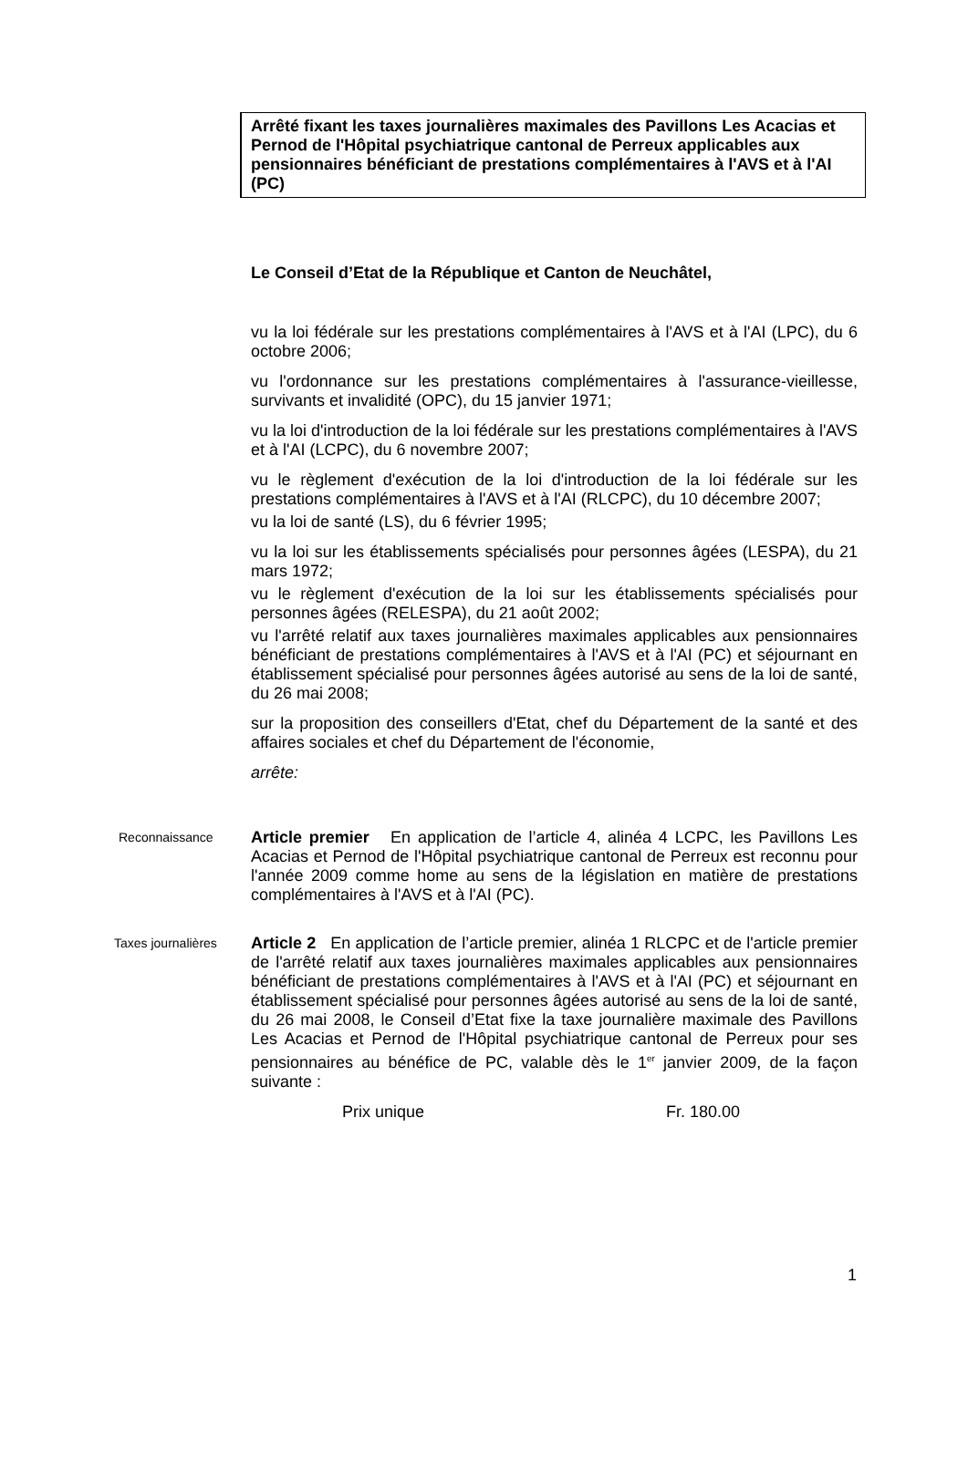Arrêté fixant les taxes journalières maximales des Pavillons Les Acacias et Pernod de l'Hôpital psychiatrique cantonal de Perreux applicables aux pensionnaires bénéficiant de prestations complémentaires à l'AVS et à l'AI (PC)
Le Conseil d’Etat de la République et Canton de Neuchâtel,
vu la loi fédérale sur les prestations complémentaires à l'AVS et à l'AI (LPC), du 6 octobre 2006;
vu l'ordonnance sur les prestations complémentaires à l'assurance-vieillesse, survivants et invalidité (OPC), du 15 janvier 1971;
vu la loi d'introduction de la loi fédérale sur les prestations complémentaires à l'AVS et à l'AI (LCPC), du 6 novembre 2007;
vu le règlement d'exécution de la loi d'introduction de la loi fédérale sur les prestations complémentaires à l'AVS et à l'AI (RLCPC), du 10 décembre 2007;
vu la loi de santé (LS), du 6 février 1995;
vu la loi sur les établissements spécialisés pour personnes âgées (LESPA), du 21 mars 1972;
vu le règlement d'exécution de la loi sur les établissements spécialisés pour personnes âgées (RELESPA), du 21 août 2002;
vu l'arrêté relatif aux taxes journalières maximales applicables aux pensionnaires bénéficiant de prestations complémentaires à l'AVS et à l'AI (PC) et séjournant en établissement spécialisé pour personnes âgées autorisé au sens de la loi de santé, du 26 mai 2008;
sur la proposition des conseillers d'Etat, chef du Département de la santé et des affaires sociales et chef du Département de l'économie,
arrête:
Reconnaissance
Article premier En application de l’article 4, alinéa 4 LCPC, les Pavillons Les Acacias et Pernod de l'Hôpital psychiatrique cantonal de Perreux est reconnu pour l'année 2009 comme home au sens de la législation en matière de prestations complémentaires à l'AVS et à l'AI (PC).
Taxes journalières
Article 2 En application de l’article premier, alinéa 1 RLCPC et de l'article premier de l'arrêté relatif aux taxes journalières maximales applicables aux pensionnaires bénéficiant de prestations complémentaires à l'AVS et à l'AI (PC) et séjournant en établissement spécialisé pour personnes âgées autorisé au sens de la loi de santé, du 26 mai 2008, le Conseil d’Etat fixe la taxe journalière maximale des Pavillons Les Acacias et Pernod de l'Hôpital psychiatrique cantonal de Perreux pour ses pensionnaires au bénéfice de PC, valable dès le 1<sup>er</sup> janvier 2009, de la façon suivante :
Prix unique Fr. 180.00
1